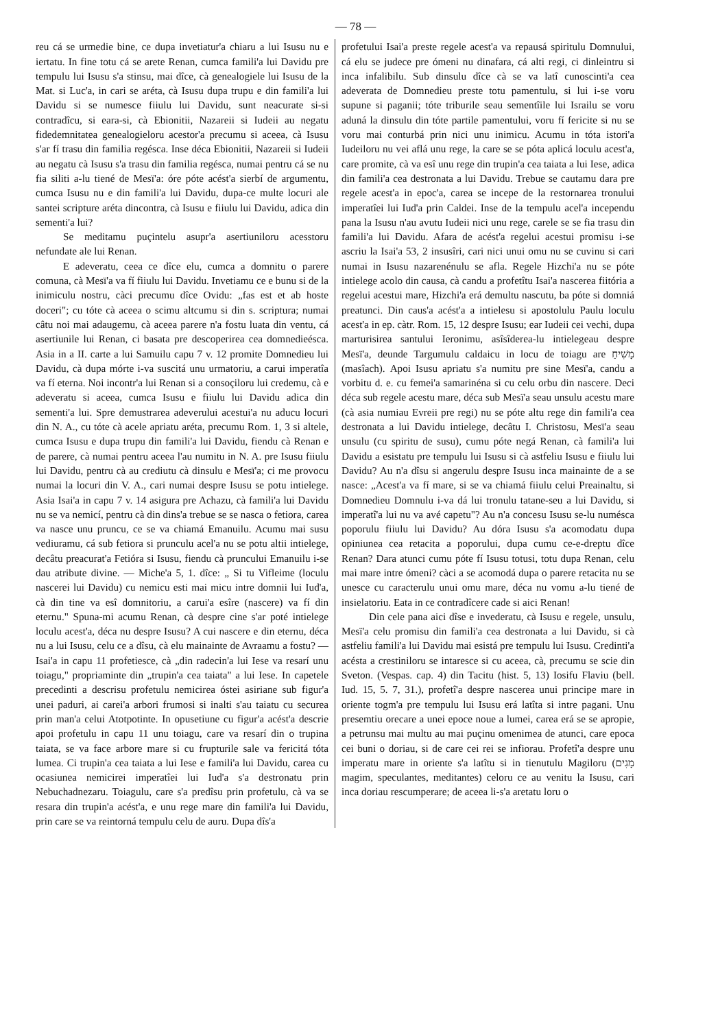— 78 —
reu cá se urmedie bine, ce dupa invetiatur'a chiaru a lui Isusu nu e iertatu. In fine totu cá se arete Renan, cumca famili'a lui Davidu pre tempulu lui Isusu s'a stinsu, mai dîce, cà genealogiele lui Isusu de la Mat. si Luc'a, in cari se aréta, cà Isusu dupa trupu e din famili'a lui Davidu si se numesce fiiulu lui Davidu, sunt neacurate si-si contradîcu, si eara-si, cà Ebionitii, Nazareii si Iudeii au negatu fidedemnitatea genealogieloru acestor'a precumu si aceea, cà Isusu s'ar fí trasu din familia regésca. Inse déca Ebionitii, Nazareii si Iudeii au negatu cà Isusu s'a trasu din familia regésca, numai pentru cá se nu fia siliti a-lu tiené de Mesï'a: óre póte acést'a sierbí de argumentu, cumca Isusu nu e din famili'a lui Davidu, dupa-ce multe locuri ale santei scripture aréta dincontra, cà Isusu e fiiulu lui Davidu, adica din sementi'a lui?
Se meditamu puçintelu asupr'a asertiuniloru acesstoru nefundate ale lui Renan.
E adeveratu, ceea ce dîce elu, cumca a domnitu o parere comuna, cà Mesï'a va fí fiiulu lui Davidu. Invetiamu ce e bunu si de la inimiculu nostru, càci precumu dîce Ovidu: „fas est et ab hoste doceri"; cu tóte cà aceea o scimu altcumu si din s. scriptura; numai câtu noi mai adaugemu, cà aceea parere n'a fostu luata din ventu, cá asertiunile lui Renan, ci basata pre descoperirea cea domnedieésca. Asia in a II. carte a lui Samuilu capu 7 v. 12 promite Domnedieu lui Davidu, cà dupa mórte i-va suscitá unu urmatoriu, a carui imperatîa va fí eterna. Noi incontr'a lui Renan si a consoçiloru lui credemu, cà e adeveratu si aceea, cumca Isusu e fiiulu lui Davidu adica din sementi'a lui. Spre demustrarea adeverului acestui'a nu aducu locuri din N. A., cu tóte cà acele apriatu aréta, precumu Rom. 1, 3 si altele, cumca Isusu e dupa trupu din famili'a lui Davidu, fiendu cà Renan e de parere, cà numai pentru aceea l'au numitu in N. A. pre Isusu fiiulu lui Davidu, pentru cà au crediutu cà dinsulu e Mesï'a; ci me provocu numai la locuri din V. A., cari numai despre Isusu se potu intielege. Asia Isai'a in capu 7 v. 14 asigura pre Achazu, cà famili'a lui Davidu nu se va nemicí, pentru cà din dins'a trebue se se nasca o fetiora, carea va nasce unu pruncu, ce se va chiamá Emanuilu. Acumu mai susu vediuramu, cá sub fetiora si prunculu acel'a nu se potu altii intielege, decâtu preacurat'a Fetióra si Isusu, fiendu cà pruncului Emanuilu i-se dau atribute divine. — Miche'a 5, 1. dîce: „ Si tu Vifleime (loculu nascerei lui Davidu) cu nemicu esti mai micu intre domnii lui Iud'a, cà din tine va esî domnitoriu, a carui'a esîre (nascere) va fí din eternu." Spuna-mi acumu Renan, cà despre cine s'ar poté intielege loculu acest'a, déca nu despre Isusu? A cui nascere e din eternu, déca nu a lui Isusu, celu ce a dîsu, cà elu mainainte de Avraamu a fostu? — Isai'a in capu 11 profetiesce, cà „din radecin'a lui Iese va resarí unu toiagu," propriaminte din „trupin'a cea taiata" a lui Iese. In capetele precedinti a descrisu profetulu nemicirea óstei asiriane sub figur'a unei paduri, ai carei'a arbori frumosi si inalti s'au taiatu cu securea prin man'a celui Atotpotinte. In opusetiune cu figur'a acést'a descrie apoi profetulu in capu 11 unu toiagu, care va resarí din o trupina taiata, se va face arbore mare si cu frupturile sale va fericitá tóta lumea. Ci trupin'a cea taiata a lui Iese e famili'a lui Davidu, carea cu ocasiunea nemicirei imperatîei lui Iud'a s'a destronatu prin Nebuchadnezaru. Toiagulu, care s'a predîsu prin profetulu, cà va se resara din trupin'a acést'a, e unu rege mare din famili'a lui Davidu, prin care se va reintorná tempulu celu de auru. Dupa dîs'a
profetului Isai'a preste regele acest'a va repausá spiritulu Domnului, cá elu se judece pre ómeni nu dinafara, cá alti regi, ci dinleintru si inca infalibilu. Sub dinsulu dîce cà se va latî cunoscinti'a cea adeverata de Domnedieu preste totu pamentulu, si lui i-se voru supune si paganii; tóte triburile seau sementîile lui Israilu se voru aduná la dinsulu din tóte partile pamentului, voru fí fericite si nu se voru mai conturbá prin nici unu inimicu. Acumu in tóta istori'a Iudeiloru nu vei aflá unu rege, la care se se póta aplicá loculu acest'a, care promite, cà va esî unu rege din trupin'a cea taiata a lui Iese, adica din famili'a cea destronata a lui Davidu. Trebue se cautamu dara pre regele acest'a in epoc'a, carea se incepe de la restornarea tronului imperatîei lui Iud'a prin Caldei. Inse de la tempulu acel'a incependu pana la Isusu n'au avutu Iudeii nici unu rege, carele se se fia trasu din famili'a lui Davidu. Afara de acést'a regelui acestui promisu i-se ascriu la Isai'a 53, 2 insusîri, cari nici unui omu nu se cuvinu si cari numai in Isusu nazarenénulu se afla. Regele Hizchi'a nu se póte intielege acolo din causa, cà candu a profetîtu Isai'a nascerea fiitória a regelui acestui mare, Hizchi'a erá demultu nascutu, ba póte si domniá preatunci. Din caus'a acést'a a intielesu si apostolulu Paulu loculu acest'a in ep. càtr. Rom. 15, 12 despre Isusu; ear Iudeii cei vechi, dupa marturisirea santului Ieronimu, asîsîderea-lu intielegeau despre Mesï'a, deunde Targumulu caldaicu in locu de toiagu are מָשִׁיחַ (masîach). Apoi Isusu apriatu s'a numitu pre sine Mesï'a, candu a vorbitu d. e. cu femei'a samarinéna si cu celu orbu din nascere. Deci déca sub regele acestu mare, déca sub Mesï'a seau unsulu acestu mare (cà asia numiau Evreii pre regi) nu se póte altu rege din famili'a cea destronata a lui Davidu intielege, decâtu I. Christosu, Mesï'a seau unsulu (cu spiritu de susu), cumu póte negá Renan, cà famili'a lui Davidu a esistatu pre tempulu lui Isusu si cà astfeliu Isusu e fiiulu lui Davidu? Au n'a dîsu si angerulu despre Isusu inca mainainte de a se nasce: „Acest'a va fí mare, si se va chiamá fiiulu celui Preainaltu, si Domnedieu Domnulu i-va dá lui tronulu tatane-seu a lui Davidu, si imperatî'a lui nu va avé capetu"? Au n'a concesu Isusu se-lu numésca poporulu fiiulu lui Davidu? Au dóra Isusu s'a acomodatu dupa opiniunea cea retacita a poporului, dupa cumu ce-e-dreptu dîce Renan? Dara atunci cumu póte fí Isusu totusi, totu dupa Renan, celu mai mare intre ómeni? càci a se acomodá dupa o parere retacita nu se unesce cu caracterulu unui omu mare, déca nu vomu a-lu tiené de insielatoriu. Eata in ce contradîcere cade si aici Renan!
Din cele pana aici dîse e invederatu, cà Isusu e regele, unsulu, Mesï'a celu promisu din famili'a cea destronata a lui Davidu, si cà astfeliu famili'a lui Davidu mai esistá pre tempulu lui Isusu. Credinti'a acésta a crestiniloru se intaresce si cu aceea, cà, precumu se scie din Sveton. (Vespas. cap. 4) din Tacitu (hist. 5, 13) Iosifu Flaviu (bell. Iud. 15, 5. 7, 31.), profetî'a despre nascerea unui principe mare in oriente togm'a pre tempulu lui Isusu erá latîta si intre pagani. Unu presemtiu orecare a unei epoce noue a lumei, carea erá se se apropie, a petrunsu mai multu au mai puçinu omenimea de atunci, care epoca cei buni o doriau, si de care cei rei se infiorau. Profetî'a despre unu imperatu mare in oriente s'a latîtu si in tienutulu Magiloru (מָגִים magim, speculantes, meditantes) celoru ce au venitu la Isusu, cari inca doriau rescumperare; de aceea li-s'a aretatu loru o